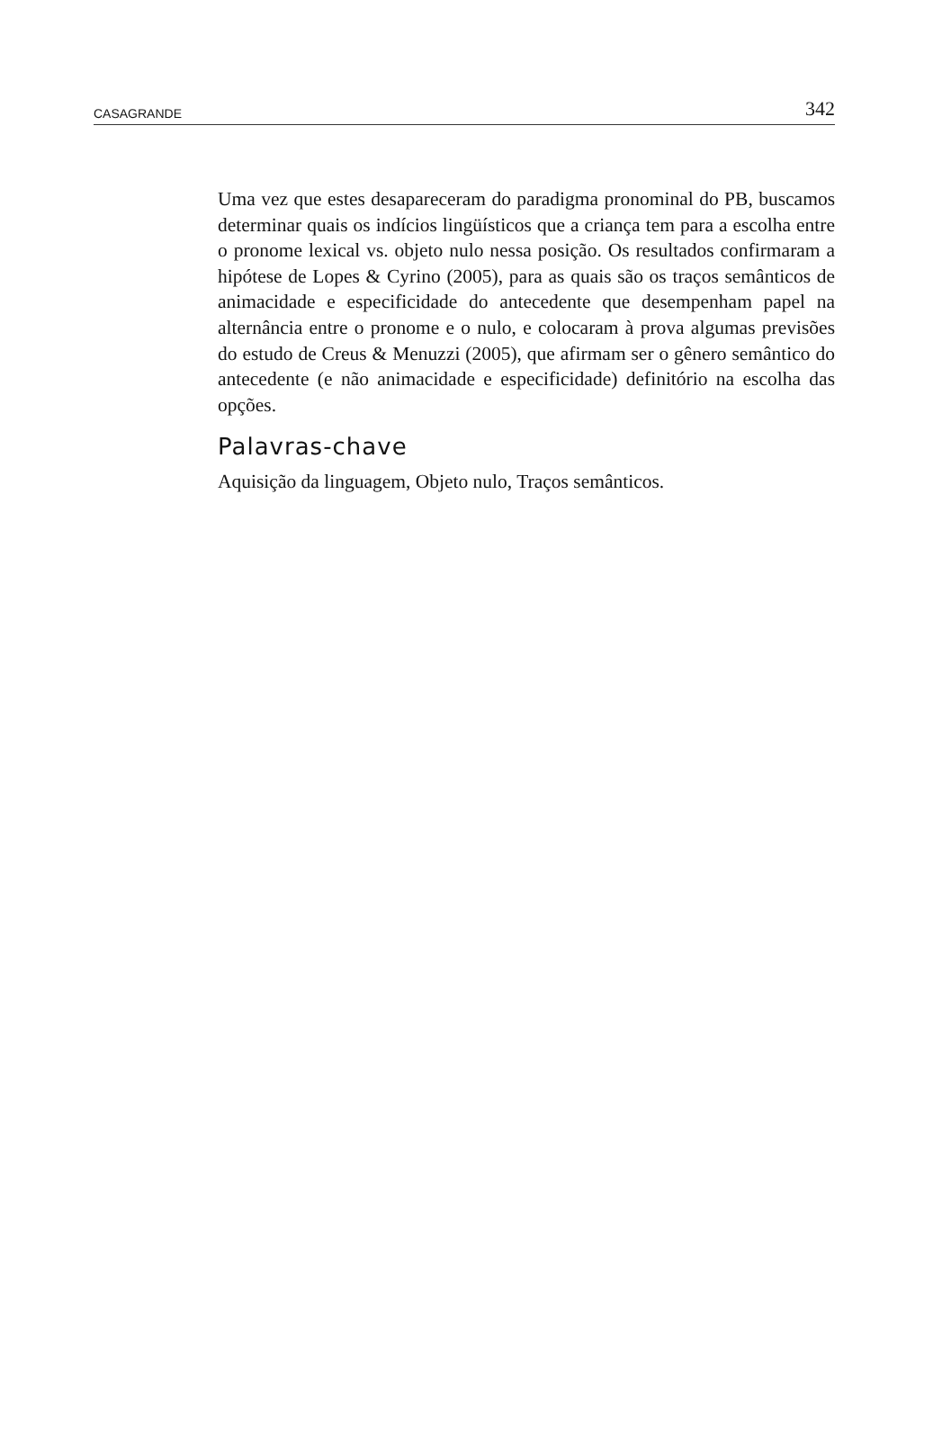CASAGRANDE 342
Uma vez que estes desapareceram do paradigma pronominal do PB, buscamos determinar quais os indícios lingüísticos que a criança tem para a escolha entre o pronome lexical vs. objeto nulo nessa posição. Os resultados confirmaram a hipótese de Lopes & Cyrino (2005), para as quais são os traços semânticos de animacidade e especificidade do antecedente que desempenham papel na alternância entre o pronome e o nulo, e colocaram à prova algumas previsões do estudo de Creus & Menuzzi (2005), que afirmam ser o gênero semântico do antecedente (e não animacidade e especificidade) definitório na escolha das opções.
Palavras-chave
Aquisição da linguagem, Objeto nulo, Traços semânticos.